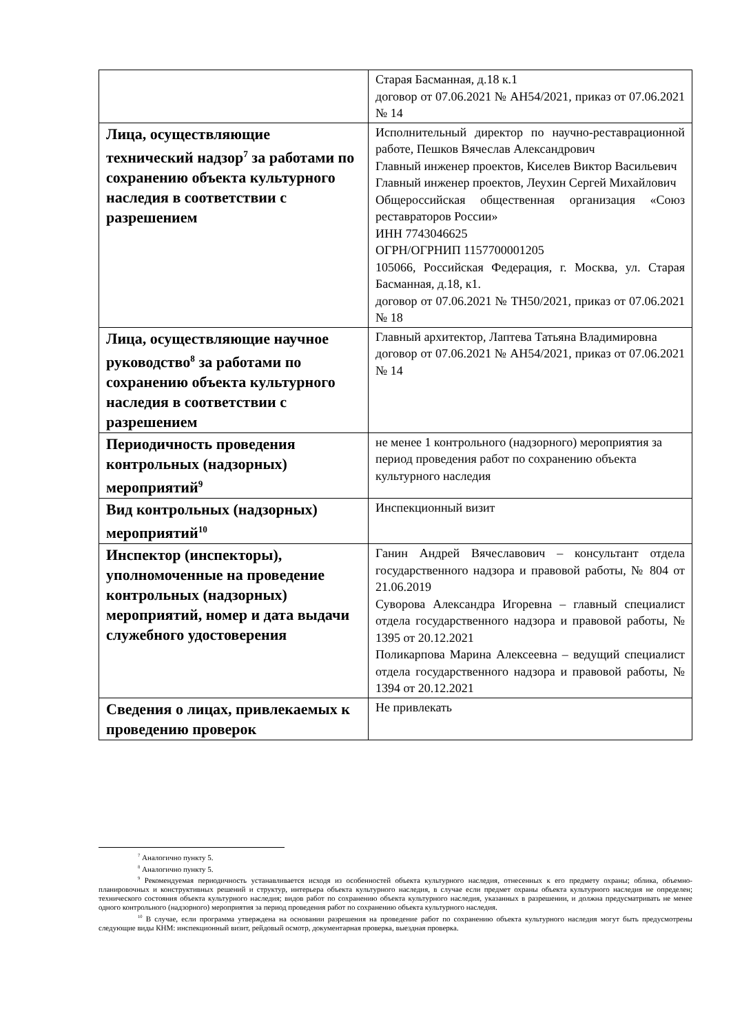| | Старая Басманная, д.18 к.1 договор от 07.06.2021 № АН54/2021, приказ от 07.06.2021 № 14 |
| Лица, осуществляющие технический надзор<sup>7</sup> за работами по сохранению объекта культурного наследия в соответствии с разрешением | Исполнительный директор по научно-реставрационной работе, Пешков Вячеслав Александрович Главный инженер проектов, Киселев Виктор Васильевич Главный инженер проектов, Леухин Сергей Михайлович Общероссийская общественная организация «Союз реставраторов России» ИНН 7743046625 ОГРН/ОГРНИП 1157700001205 105066, Российская Федерация, г. Москва, ул. Старая Басманная, д.18, к1. договор от 07.06.2021 № ТН50/2021, приказ от 07.06.2021 № 18 |
| Лица, осуществляющие научное руководство<sup>8</sup> за работами по сохранению объекта культурного наследия в соответствии с разрешением | Главный архитектор, Лаптева Татьяна Владимировна договор от 07.06.2021 № АН54/2021, приказ от 07.06.2021 № 14 |
| Периодичность проведения контрольных (надзорных) мероприятий<sup>9</sup> | не менее 1 контрольного (надзорного) мероприятия за период проведения работ по сохранению объекта культурного наследия |
| Вид контрольных (надзорных) мероприятий<sup>10</sup> | Инспекционный визит |
| Инспектор (инспекторы), уполномоченные на проведение контрольных (надзорных) мероприятий, номер и дата выдачи служебного удостоверения | Ганин Андрей Вячеславович – консультант отдела государственного надзора и правовой работы, № 804 от 21.06.2019 Суворова Александра Игоревна – главный специалист отдела государственного надзора и правовой работы, № 1395 от 20.12.2021 Поликарпова Марина Алексеевна – ведущий специалист отдела государственного надзора и правовой работы, № 1394 от 20.12.2021 |
| Сведения о лицах, привлекаемых к проведению проверок | Не привлекать |
<sup>7</sup> Аналогично пункту 5.
<sup>8</sup> Аналогично пункту 5.
<sup>9</sup> Рекомендуемая периодичность устанавливается исходя из особенностей объекта культурного наследия, отнесенных к его предмету охраны; облика, объемно-планировочных и конструктивных решений и структур, интерьера объекта культурного наследия, в случае если предмет охраны объекта культурного наследия не определен; технического состояния объекта культурного наследия; видов работ по сохранению объекта культурного наследия, указанных в разрешении, и должна предусматривать не менее одного контрольного (надзорного) мероприятия за период проведения работ по сохранению объекта культурного наследия.
<sup>10</sup> В случае, если программа утверждена на основании разрешения на проведение работ по сохранению объекта культурного наследия могут быть предусмотрены следующие виды КНМ: инспекционный визит, рейдовый осмотр, документарная проверка, выездная проверка.